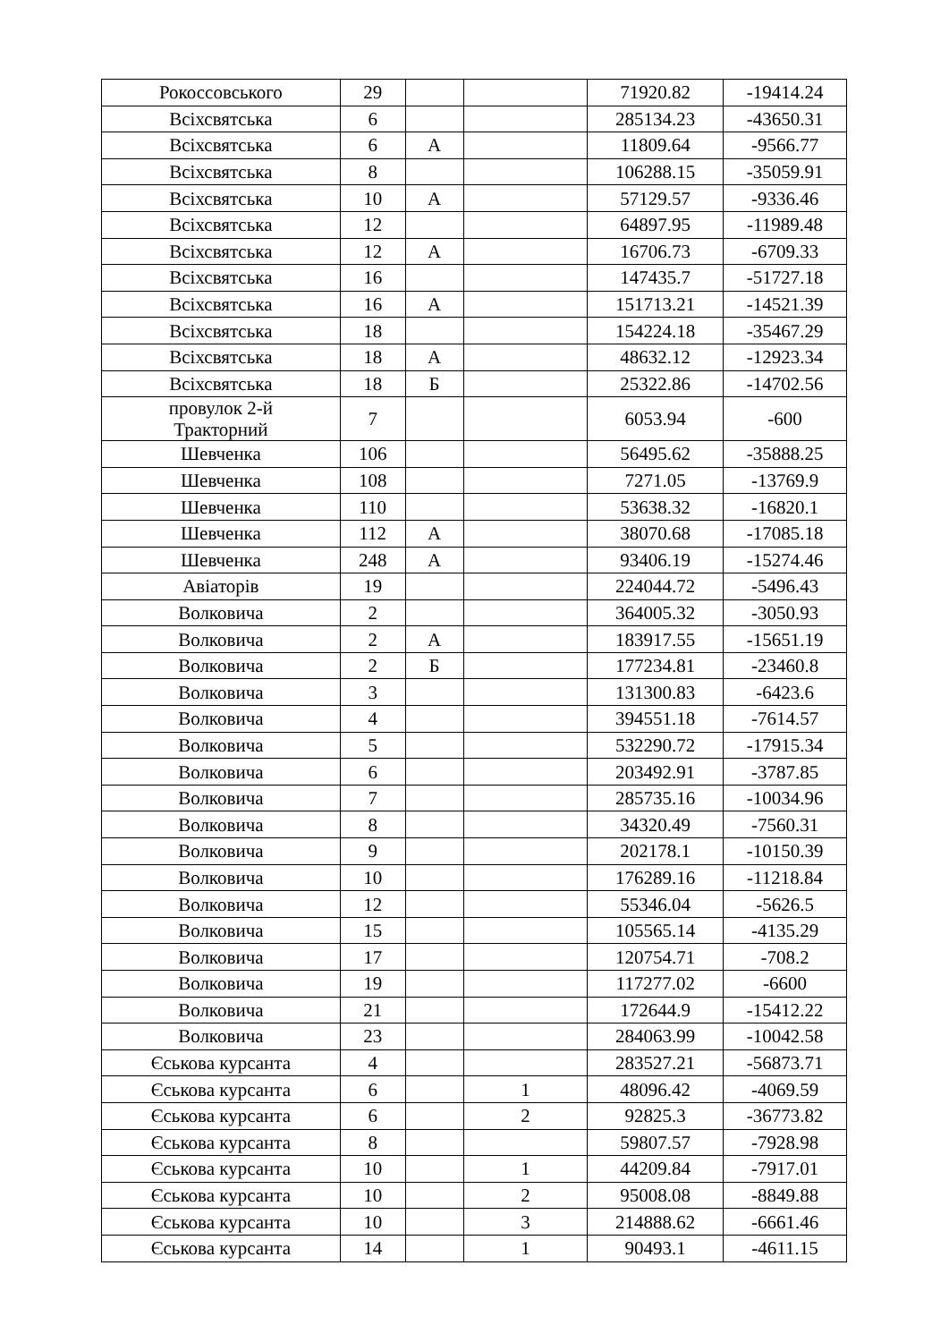| Рокоссовського | 29 | | | 71920.82 | -19414.24 |
| Всіхсвятська | 6 | | | 285134.23 | -43650.31 |
| Всіхсвятська | 6 | А | | 11809.64 | -9566.77 |
| Всіхсвятська | 8 | | | 106288.15 | -35059.91 |
| Всіхсвятська | 10 | А | | 57129.57 | -9336.46 |
| Всіхсвятська | 12 | | | 64897.95 | -11989.48 |
| Всіхсвятська | 12 | А | | 16706.73 | -6709.33 |
| Всіхсвятська | 16 | | | 147435.7 | -51727.18 |
| Всіхсвятська | 16 | А | | 151713.21 | -14521.39 |
| Всіхсвятська | 18 | | | 154224.18 | -35467.29 |
| Всіхсвятська | 18 | А | | 48632.12 | -12923.34 |
| Всіхсвятська | 18 | Б | | 25322.86 | -14702.56 |
| провулок 2-й Тракторний | 7 | | | 6053.94 | -600 |
| Шевченка | 106 | | | 56495.62 | -35888.25 |
| Шевченка | 108 | | | 7271.05 | -13769.9 |
| Шевченка | 110 | | | 53638.32 | -16820.1 |
| Шевченка | 112 | А | | 38070.68 | -17085.18 |
| Шевченка | 248 | А | | 93406.19 | -15274.46 |
| Авіаторів | 19 | | | 224044.72 | -5496.43 |
| Волковича | 2 | | | 364005.32 | -3050.93 |
| Волковича | 2 | А | | 183917.55 | -15651.19 |
| Волковича | 2 | Б | | 177234.81 | -23460.8 |
| Волковича | 3 | | | 131300.83 | -6423.6 |
| Волковича | 4 | | | 394551.18 | -7614.57 |
| Волковича | 5 | | | 532290.72 | -17915.34 |
| Волковича | 6 | | | 203492.91 | -3787.85 |
| Волковича | 7 | | | 285735.16 | -10034.96 |
| Волковича | 8 | | | 34320.49 | -7560.31 |
| Волковича | 9 | | | 202178.1 | -10150.39 |
| Волковича | 10 | | | 176289.16 | -11218.84 |
| Волковича | 12 | | | 55346.04 | -5626.5 |
| Волковича | 15 | | | 105565.14 | -4135.29 |
| Волковича | 17 | | | 120754.71 | -708.2 |
| Волковича | 19 | | | 117277.02 | -6600 |
| Волковича | 21 | | | 172644.9 | -15412.22 |
| Волковича | 23 | | | 284063.99 | -10042.58 |
| Єськова курсанта | 4 | | | 283527.21 | -56873.71 |
| Єськова курсанта | 6 | | 1 | 48096.42 | -4069.59 |
| Єськова курсанта | 6 | | 2 | 92825.3 | -36773.82 |
| Єськова курсанта | 8 | | | 59807.57 | -7928.98 |
| Єськова курсанта | 10 | | 1 | 44209.84 | -7917.01 |
| Єськова курсанта | 10 | | 2 | 95008.08 | -8849.88 |
| Єськова курсанта | 10 | | 3 | 214888.62 | -6661.46 |
| Єськова курсанта | 14 | | 1 | 90493.1 | -4611.15 |